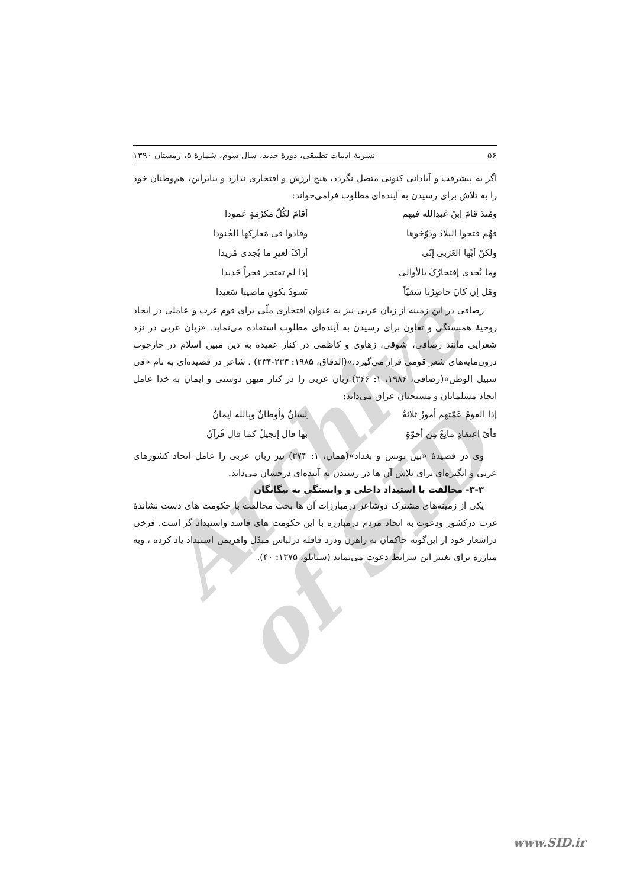Archive of SID
۵۶ نشریهٔ ادبیات تطبیقی، دورهٔ جدید، سال سوم، شمارهٔ ۵، زمستان ۱۳۹۰
اگر به پیشرفت و آبادانی کنونی متصل نگردد، هیچ ارزش و افتخاری ندارد و بنابراین، هم‌وطنان خود را به تلاش برای رسیدن به آینده‌ای مطلوب فرامی‌خواند:
ومُنذ قامَ إبنُ عَبدِالله فیهم أقامَ لکُلّ مَکرُمَةٍ عَمودا
فهُم فتحوا البلادَ ودَوّخوها وقادوا فی مَعارکها الجُنودا
ولکنْ أیّها العَرَبی إنّی أراکَ لغیرِ ما یُجدی مُریدا
وما یُجدی إفتخارُکَ بالأوالی إذا لم تفتخر فخراً جَدیدا
وهَل إن کانَ حاضِرُنا شقیّاً نَسودُ بکونِ ماضینا سَعیدا
رصافی در این زمینه از زبان عربی نیز به عنوان افتخاری ملّی برای قوم عرب و عاملی در ایجاد روحیهٔ همبستگی و تعاون برای رسیدن به آینده‌ای مطلوب استفاده می‌نماید. «زبان عربی در نزد شعرایی مانند رصافی، شوقی، زهاوی و کاظمی در کنار عقیده به دین مبین اسلام در چارچوب درون‌مایه‌های شعر قومی قرار می‌گیرد.»(الدقاق، ۱۹۸۵: ۲۳۳-۲۳۴) . شاعر در قصیده‌ای به نام «فی سبیل الوطن»(رصافی، ۱۹۸۶، ۱: ۳۶۶) زبان عربی را در کنار میهن دوستی و ایمان به خدا عامل اتحاد مسلمانان و مسیحیان عراق می‌داند:
إذا القومُ عَمّتهم أمورٌ ثلاثةٌ لِسانٌ وأوطانٌ وبِالله ایمانُ
فأیّ اعتقادٍ مانِعٌ مِن أخوّةٍ بها قال إنجیلٌ کما قال قُرآنُ
وی در قصیدهٔ «بین تونس و بغداد»(همان، ۱: ۳۷۴) نیز زبان عربی را عامل اتحاد کشورهای عربی و انگیزه‌ای برای تلاش آن ها در رسیدن به آینده‌ای درخشان می‌داند.
۳-۳- مخالفت با استبداد داخلی و وابستگی به بیگانگان
یکی از زمینه‌های مشترک دوشاعر درمبارزات آن ها بحث مخالفت با حکومت های دست نشاندهٔ غرب درکشور ودعوت به اتحاد مردم درمبارزه با این حکومت های فاسد واستبداد گر است. فرخی دراشعار خود از این‌گونه حاکمان به راهزن ودزد قافله درلباس مبدّل واهریمن استبداد یاد کرده ، وبه مبارزه برای تغییر این شرایط دعوت می‌نماید (سپانلو، ۱۳۷۵: ۴۰).
www.SID.ir